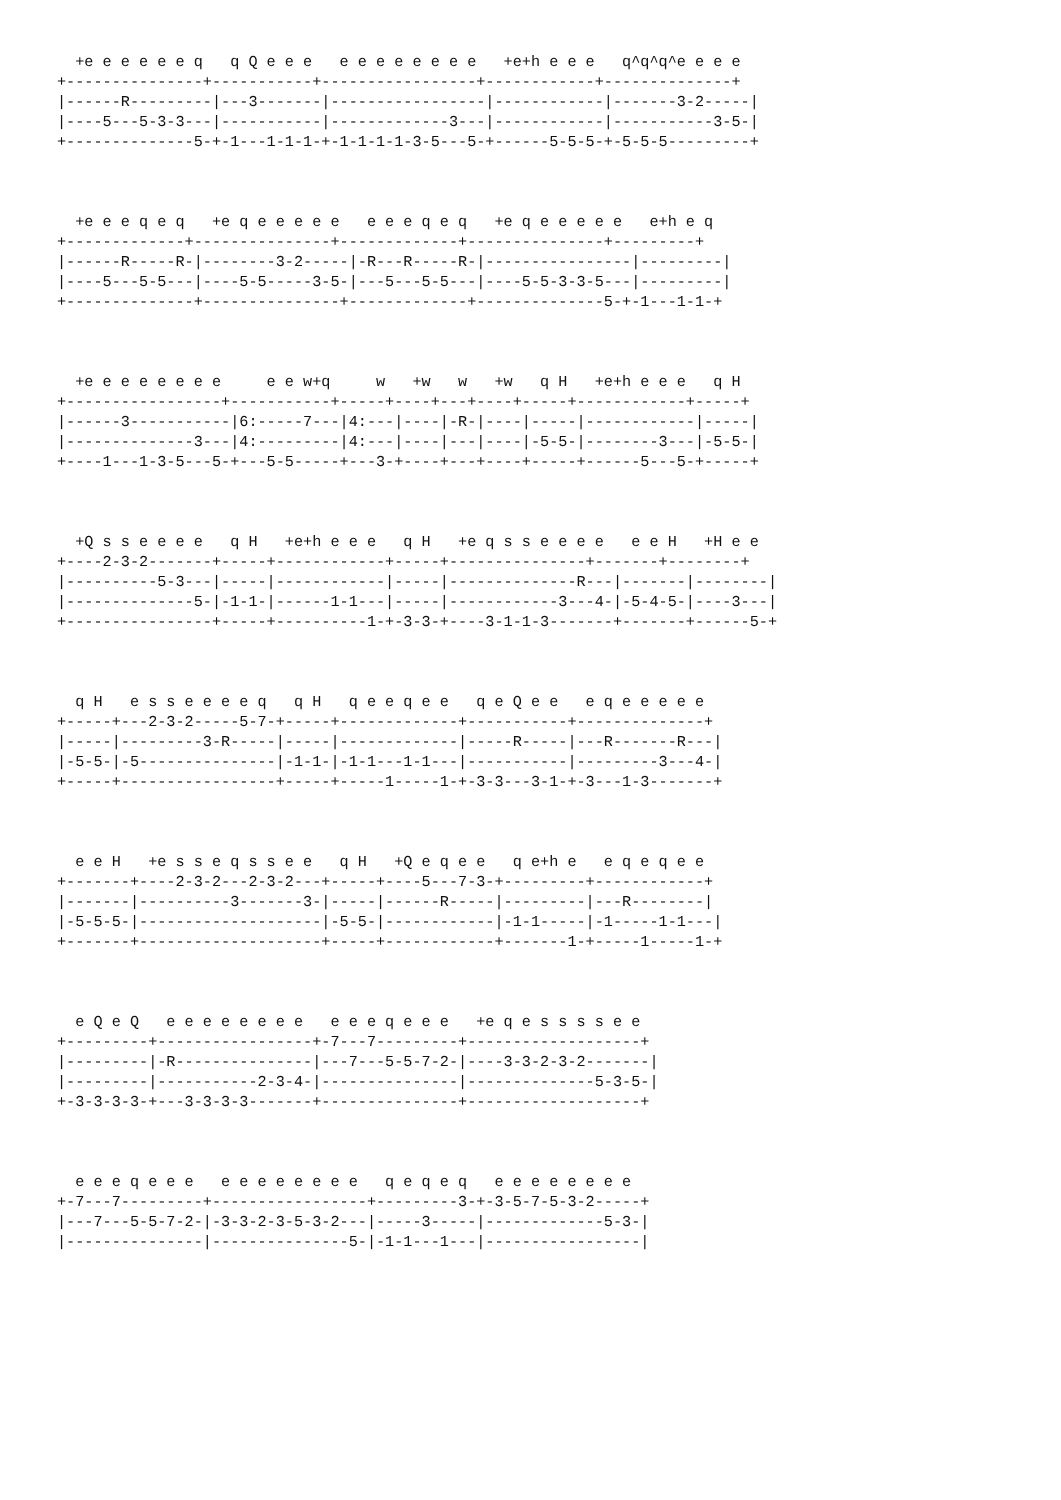+e e e e e e q   q Q e e e   e e e e e e e e   +e+h e e e   q^q^q^e e e e
+---------------+-----------+-----------------+------------+--------------+
|------R---------|---3-------|-----------------|------------|-------3-2-----|
|----5---5-3-3---|-----------|-------------3---|------------|-----------3-5-|
+--------------5-+-1---1-1-1-+-1-1-1-1-3-5---5-+------5-5-5-+-5-5-5---------+



  +e e e q e q   +e q e e e e e   e e e q e q   +e q e e e e e   e+h e q
+-------------+---------------+-------------+---------------+---------+
|------R-----R-|--------3-2-----|-R---R-----R-|----------------|---------|
|----5---5-5---|----5-5-----3-5-|---5---5-5---|----5-5-3-3-5---|---------|
+--------------+---------------+-------------+--------------5-+-1---1-1-+



  +e e e e e e e e     e e w+q     w   +w   w   +w   q H   +e+h e e e   q H
+-----------------+-----------+-----+----+---+----+-----+------------+-----+
|------3-----------|6:-----7---|4:---|----|-R-|----|-----|------------|-----|
|--------------3---|4:---------|4:---|----|---|----|-5-5-|--------3---|-5-5-|
+----1---1-3-5---5-+---5-5-----+---3-+----+---+----+-----+------5---5-+-----+



  +Q s s e e e e   q H   +e+h e e e   q H   +e q s s e e e e   e e H   +H e e
+----2-3-2-------+-----+------------+-----+---------------+-------+--------+
|----------5-3---|-----|------------|-----|--------------R---|-------|--------|
|--------------5-|-1-1-|------1-1---|-----|------------3---4-|-5-4-5-|----3---|
+----------------+-----+----------1-+-3-3-+----3-1-1-3-------+-------+------5-+



  q H   e s s e e e e q   q H   q e e q e e   q e Q e e   e q e e e e e
+-----+---2-3-2-----5-7-+-----+-------------+-----------+--------------+
|-----|---------3-R-----|-----|-------------|-----R-----|---R-------R---|
|-5-5-|-5---------------|-1-1-|-1-1---1-1---|-----------|---------3---4-|
+-----+-----------------+-----+-----1-----1-+-3-3---3-1-+-3---1-3-------+



  e e H   +e s s e q s s e e   q H   +Q e q e e   q e+h e   e q e q e e
+-------+----2-3-2---2-3-2---+-----+----5---7-3-+---------+------------+
|-------|----------3-------3-|-----|------R-----|---------|---R--------|
|-5-5-5-|--------------------|-5-5-|------------|-1-1-----|-1-----1-1---|
+-------+--------------------+-----+------------+-------1-+-----1-----1-+



  e Q e Q   e e e e e e e e   e e e q e e e   +e q e s s s s e e
+---------+-----------------+-7---7---------+-------------------+
|---------|-R---------------|---7---5-5-7-2-|----3-3-2-3-2-------|
|---------|-----------2-3-4-|---------------|--------------5-3-5-|
+-3-3-3-3-+---3-3-3-3-------+---------------+-------------------+



  e e e q e e e   e e e e e e e e   q e q e q   e e e e e e e e
+-7---7---------+-----------------+---------3-+-3-5-7-5-3-2-----+
|---7---5-5-7-2-|-3-3-2-3-5-3-2---|-----3-----|-------------5-3-|
|---------------|---------------5-|-1-1---1---|-----------------|